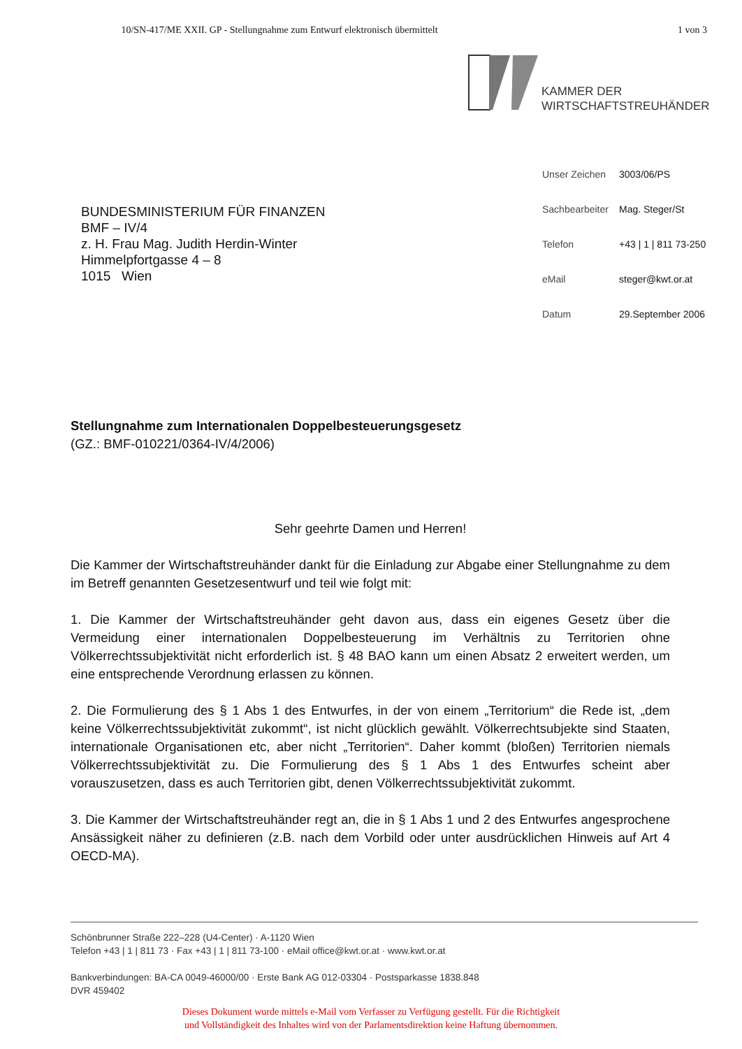10/SN-417/ME XXII. GP - Stellungnahme zum Entwurf elektronisch übermittelt 1 von 3
KAMMER DER
WIRTSCHAFTSTREUHÄNDER
BUNDESMINISTERIUM FÜR FINANZEN
BMF – IV/4
z. H. Frau Mag. Judith Herdin-Winter
Himmelpfortgasse 4 – 8
1015 Wien
Unser Zeichen 3003/06/PS
Sachbearbeiter Mag. Steger/St
Telefon +43 | 1 | 811 73-250
eMail steger@kwt.or.at
Datum 29.September 2006
Stellungnahme zum Internationalen Doppelbesteuerungsgesetz
(GZ.: BMF-010221/0364-IV/4/2006)
Sehr geehrte Damen und Herren!
Die Kammer der Wirtschaftstreuhänder dankt für die Einladung zur Abgabe einer Stellungnahme zu dem im Betreff genannten Gesetzesentwurf und teil wie folgt mit:
1. Die Kammer der Wirtschaftstreuhänder geht davon aus, dass ein eigenes Gesetz über die Vermeidung einer internationalen Doppelbesteuerung im Verhältnis zu Territorien ohne Völkerrechtssubjektivität nicht erforderlich ist. § 48 BAO kann um einen Absatz 2 erweitert werden, um eine entsprechende Verordnung erlassen zu können.
2. Die Formulierung des § 1 Abs 1 des Entwurfes, in der von einem „Territorium“ die Rede ist, „dem keine Völkerrechtssubjektivität zukommt“, ist nicht glücklich gewählt. Völkerrechtsubjekte sind Staaten, internationale Organisationen etc, aber nicht „Territorien“. Daher kommt (bloßen) Territorien niemals Völkerrechtssubjektivität zu. Die Formulierung des § 1 Abs 1 des Entwurfes scheint aber vorauszusetzen, dass es auch Territorien gibt, denen Völkerrechtssubjektivität zukommt.
3. Die Kammer der Wirtschaftstreuhänder regt an, die in § 1 Abs 1 und 2 des Entwurfes angesprochene Ansässigkeit näher zu definieren (z.B. nach dem Vorbild oder unter ausdrücklichen Hinweis auf Art 4 OECD-MA).
Schönbrunner Straße 222–228 (U4-Center) · A-1120 Wien
Telefon +43 | 1 | 811 73 · Fax +43 | 1 | 811 73-100 · eMail office@kwt.or.at · www.kwt.or.at
Bankverbindungen: BA-CA 0049-46000/00 · Erste Bank AG 012-03304 · Postsparkasse 1838.848
DVR 459402
Dieses Dokument wurde mittels e-Mail vom Verfasser zu Verfügung gestellt. Für die Richtigkeit
und Vollständigkeit des Inhaltes wird von der Parlamentsdirektion keine Haftung übernommen.